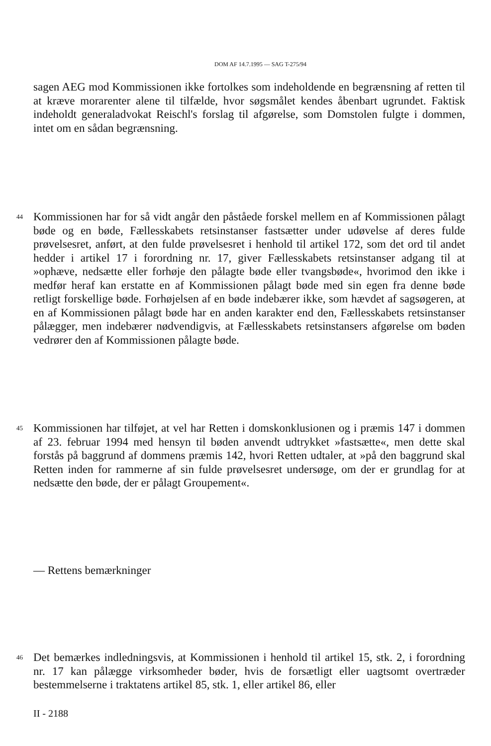DOM AF 14.7.1995 — SAG T-275/94
sagen AEG mod Kommissionen ikke fortolkes som indeholdende en begrænsning af retten til at kræve morarenter alene til tilfælde, hvor søgsmålet kendes åbenbart ugrundet. Faktisk indeholdt generaladvokat Reischl's forslag til afgørelse, som Domstolen fulgte i dommen, intet om en sådan begrænsning.
44
Kommissionen har for så vidt angår den påståede forskel mellem en af Kommissionen pålagt bøde og en bøde, Fællesskabets retsinstanser fastsætter under udøvelse af deres fulde prøvelsesret, anført, at den fulde prøvelsesret i henhold til artikel 172, som det ord til andet hedder i artikel 17 i forordning nr. 17, giver Fællesskabets retsinstanser adgang til at »ophæve, nedsætte eller forhøje den pålagte bøde eller tvangsbøde«, hvorimod den ikke i medfør heraf kan erstatte en af Kommissionen pålagt bøde med sin egen fra denne bøde retligt forskellige bøde. Forhøjelsen af en bøde indebærer ikke, som hævdet af sagsøgeren, at en af Kommissionen pålagt bøde har en anden karakter end den, Fællesskabets retsinstanser pålægger, men indebærer nødvendigvis, at Fællesskabets retsinstansers afgørelse om bøden vedrører den af Kommissionen pålagte bøde.
45
Kommissionen har tilføjet, at vel har Retten i domskonklusionen og i præmis 147 i dommen af 23. februar 1994 med hensyn til bøden anvendt udtrykket »fastsætte«, men dette skal forstås på baggrund af dommens præmis 142, hvori Retten udtaler, at »på den baggrund skal Retten inden for rammerne af sin fulde prøvelsesret undersøge, om der er grundlag for at nedsætte den bøde, der er pålagt Groupement«.
— Rettens bemærkninger
46
Det bemærkes indledningsvis, at Kommissionen i henhold til artikel 15, stk. 2, i forordning nr. 17 kan pålægge virksomheder bøder, hvis de forsætligt eller uagtsomt overtræder bestemmelserne i traktatens artikel 85, stk. 1, eller artikel 86, eller
II - 2188